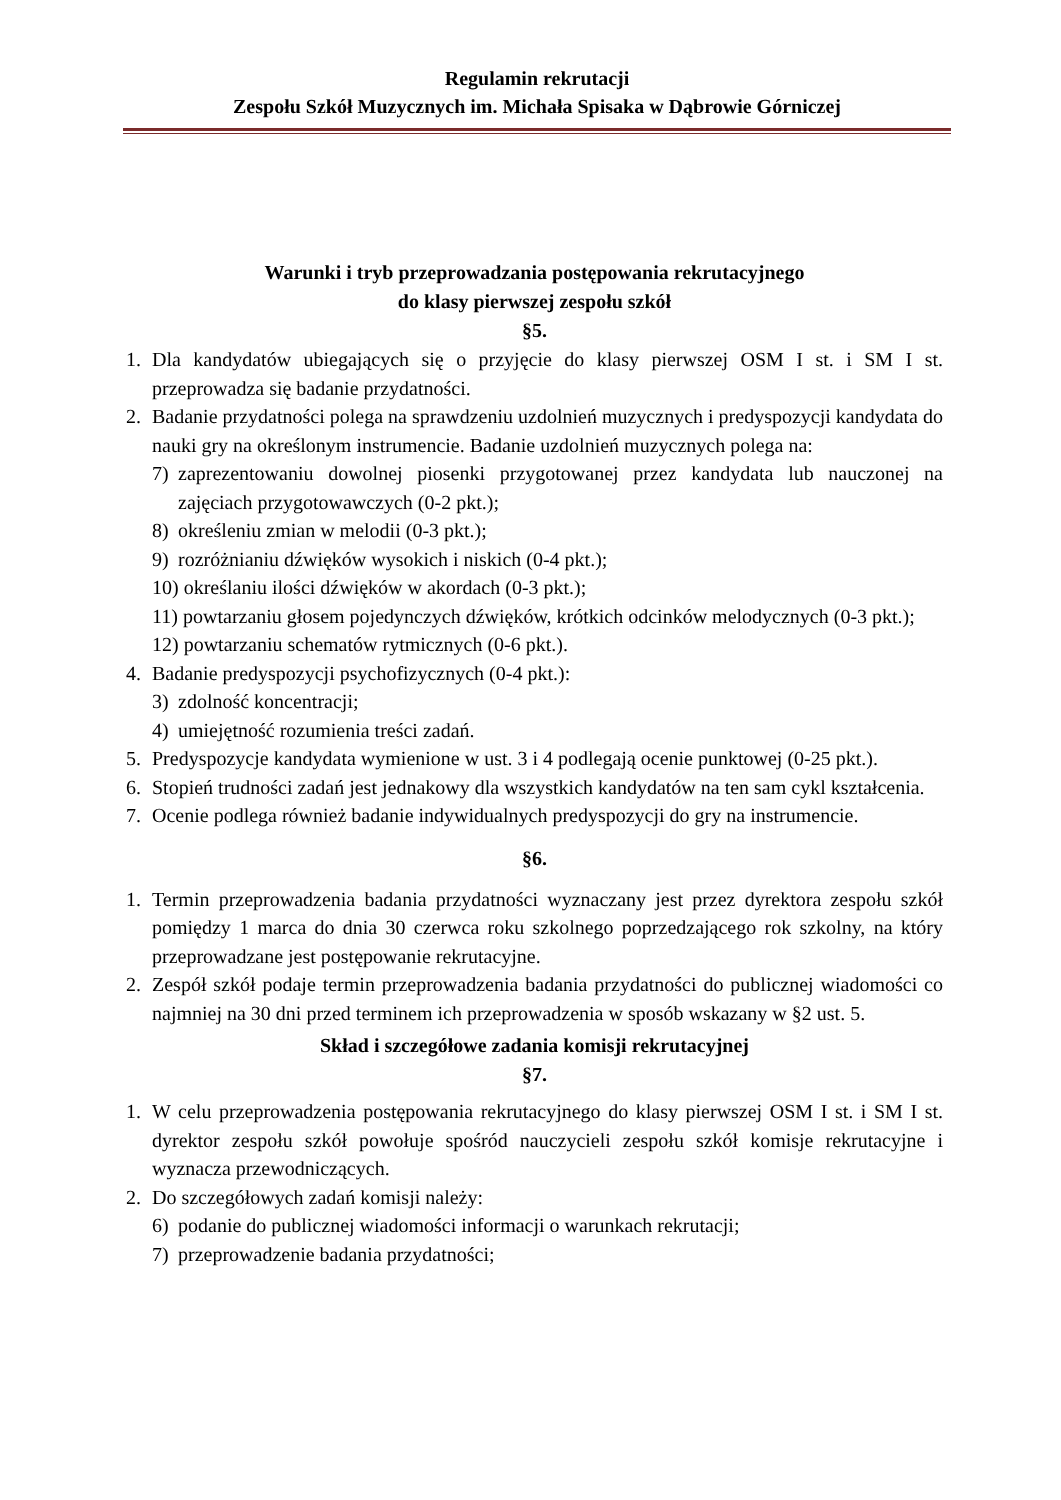Regulamin rekrutacji
Zespołu Szkół Muzycznych im. Michała Spisaka w Dąbrowie Górniczej
Warunki i tryb przeprowadzania postępowania rekrutacyjnego
do klasy pierwszej zespołu szkół
§5.
1. Dla kandydatów ubiegających się o przyjęcie do klasy pierwszej OSM I st. i SM I st. przeprowadza się badanie przydatności.
2. Badanie przydatności polega na sprawdzeniu uzdolnień muzycznych i predyspozycji kandydata do nauki gry na określonym instrumencie. Badanie uzdolnień muzycznych polega na:
7) zaprezentowaniu dowolnej piosenki przygotowanej przez kandydata lub nauczonej na zajęciach przygotowawczych (0-2 pkt.);
8) określeniu zmian w melodii (0-3 pkt.);
9) rozróżnianiu dźwięków wysokich i niskich (0-4 pkt.);
10) określaniu ilości dźwięków w akordach (0-3 pkt.);
11) powtarzaniu głosem pojedynczych dźwięków, krótkich odcinków melodycznych (0-3 pkt.);
12) powtarzaniu schematów rytmicznych (0-6 pkt.).
4. Badanie predyspozycji psychofizycznych (0-4 pkt.):
3) zdolność koncentracji;
4) umiejętność rozumienia treści zadań.
5. Predyspozycje kandydata wymienione w ust. 3 i 4 podlegają ocenie punktowej (0-25 pkt.).
6. Stopień trudności zadań jest jednakowy dla wszystkich kandydatów na ten sam cykl kształcenia.
7. Ocenie podlega również badanie indywidualnych predyspozycji do gry na instrumencie.
§6.
1. Termin przeprowadzenia badania przydatności wyznaczany jest przez dyrektora zespołu szkół pomiędzy 1 marca do dnia 30 czerwca roku szkolnego poprzedzającego rok szkolny, na który przeprowadzane jest postępowanie rekrutacyjne.
2. Zespół szkół podaje termin przeprowadzenia badania przydatności do publicznej wiadomości co najmniej na 30 dni przed terminem ich przeprowadzenia w sposób wskazany w §2 ust. 5.
Skład i szczegółowe zadania komisji rekrutacyjnej
§7.
1. W celu przeprowadzenia postępowania rekrutacyjnego do klasy pierwszej OSM I st. i SM I st. dyrektor zespołu szkół powołuje spośród nauczycieli zespołu szkół komisje rekrutacyjne i wyznacza przewodniczących.
2. Do szczegółowych zadań komisji należy:
6) podanie do publicznej wiadomości informacji o warunkach rekrutacji;
7) przeprowadzenie badania przydatności;